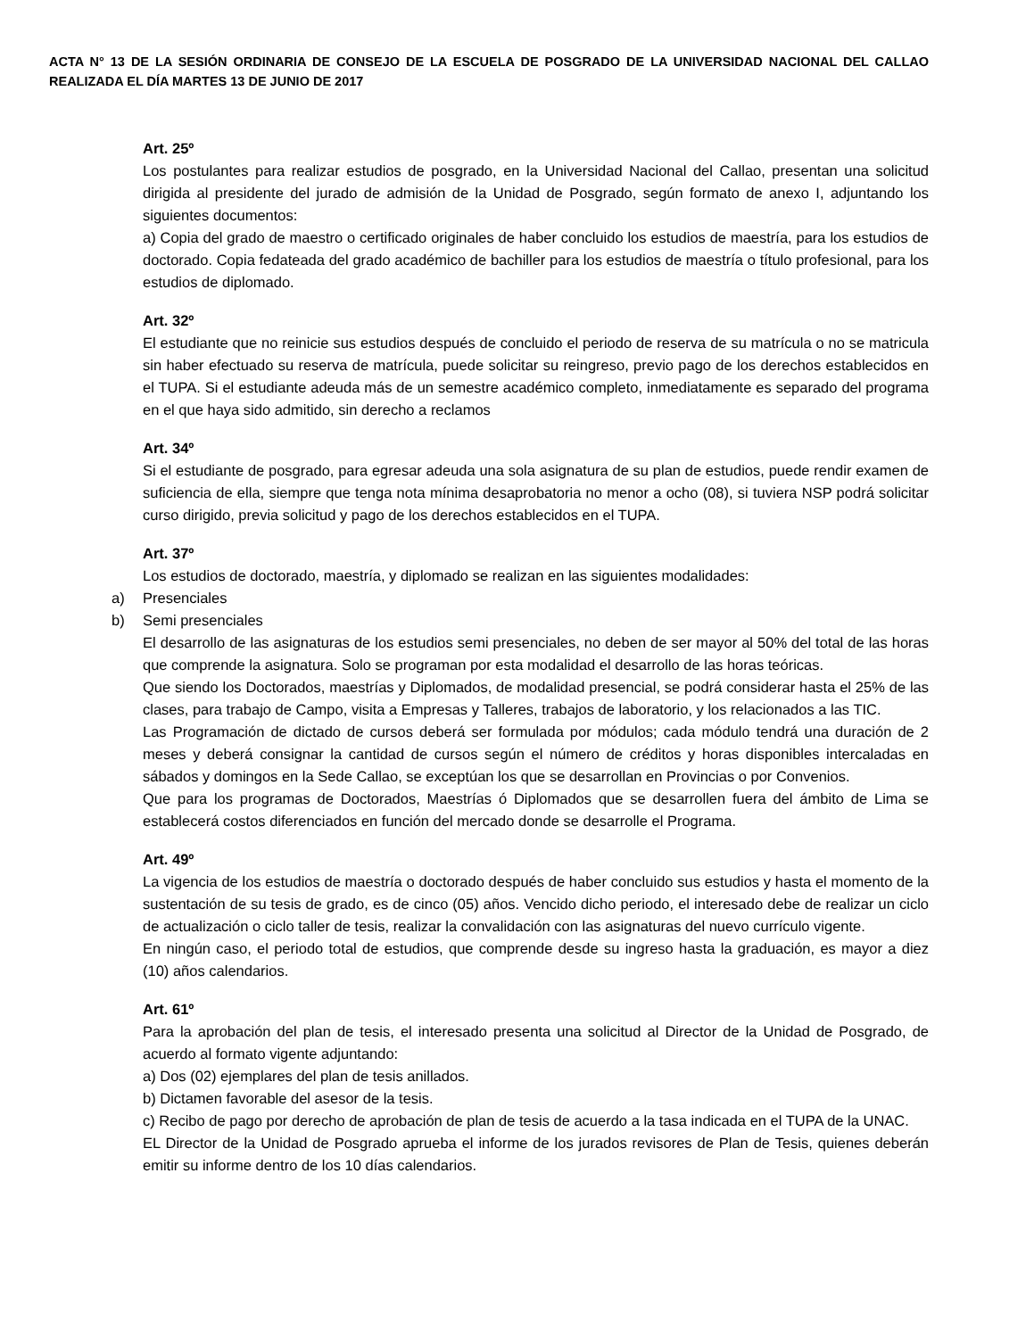ACTA N° 13 DE LA SESIÓN ORDINARIA DE CONSEJO DE LA ESCUELA DE POSGRADO DE LA UNIVERSIDAD NACIONAL DEL CALLAO REALIZADA EL DÍA MARTES 13 DE JUNIO DE 2017
Art. 25º
Los postulantes para realizar estudios de posgrado, en la Universidad Nacional del Callao, presentan una solicitud dirigida al presidente del jurado de admisión de la Unidad de Posgrado, según formato de anexo I, adjuntando los siguientes documentos:
a) Copia del grado de maestro o certificado originales de haber concluido los estudios de maestría, para los estudios de doctorado. Copia fedateada del grado académico de bachiller para los estudios de maestría o título profesional, para los estudios de diplomado.
Art. 32º
El estudiante que no reinicie sus estudios después de concluido el periodo de reserva de su matrícula o no se matricula sin haber efectuado su reserva de matrícula, puede solicitar su reingreso, previo pago de los derechos establecidos en el TUPA. Si el estudiante adeuda más de un semestre académico completo, inmediatamente es separado del programa en el que haya sido admitido, sin derecho a reclamos
Art. 34º
Si el estudiante de posgrado, para egresar adeuda una sola asignatura de su plan de estudios, puede rendir examen de suficiencia de ella, siempre que tenga nota mínima desaprobatoria no menor a ocho (08), si tuviera NSP podrá solicitar curso dirigido, previa solicitud y pago de los derechos establecidos en el TUPA.
Art. 37º
Los estudios de doctorado, maestría, y diplomado se realizan en las siguientes modalidades:
a) Presenciales
b) Semi presenciales
El desarrollo de las asignaturas de los estudios semi presenciales, no deben de ser mayor al 50% del total de las horas que comprende la asignatura. Solo se programan por esta modalidad el desarrollo de las horas teóricas.
Que siendo los Doctorados, maestrías y Diplomados, de modalidad presencial, se podrá considerar hasta el 25% de las clases, para trabajo de Campo, visita a Empresas y Talleres, trabajos de laboratorio, y los relacionados a las TIC.
Las Programación de dictado de cursos deberá ser formulada por módulos; cada módulo tendrá una duración de 2 meses y deberá consignar la cantidad de cursos según el número de créditos y horas disponibles intercaladas en sábados y domingos en la Sede Callao, se exceptúan los que se desarrollan en Provincias o por Convenios.
Que para los programas de Doctorados, Maestrías ó Diplomados que se desarrollen fuera del ámbito de Lima se establecerá costos diferenciados en función del mercado donde se desarrolle el Programa.
Art. 49º
La vigencia de los estudios de maestría o doctorado después de haber concluido sus estudios y hasta el momento de la sustentación de su tesis de grado, es de cinco (05) años. Vencido dicho periodo, el interesado debe de realizar un ciclo de actualización o ciclo taller de tesis, realizar la convalidación con las asignaturas del nuevo currículo vigente.
En ningún caso, el periodo total de estudios, que comprende desde su ingreso hasta la graduación, es mayor a diez (10) años calendarios.
Art. 61º
Para la aprobación del plan de tesis, el interesado presenta una solicitud al Director de la Unidad de Posgrado, de acuerdo al formato vigente adjuntando:
a) Dos (02) ejemplares del plan de tesis anillados.
b) Dictamen favorable del asesor de la tesis.
c) Recibo de pago por derecho de aprobación de plan de tesis de acuerdo a la tasa indicada en el TUPA de la UNAC.
EL Director de la Unidad de Posgrado aprueba el informe de los jurados revisores de Plan de Tesis, quienes deberán emitir su informe dentro de los 10 días calendarios.